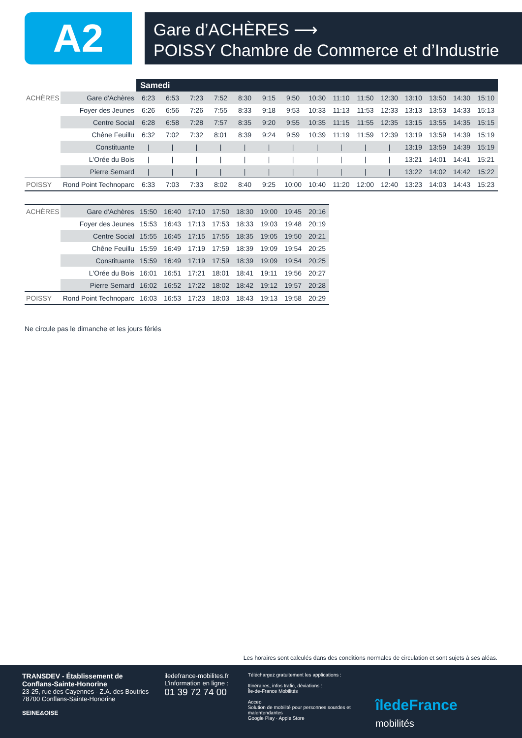A2
Gare d’ACHÈRES ⟶
POISSY Chambre de Commerce et d’Industrie
| | | Samedi | | | | | | | | | | | | | | |
| --- | --- | --- | --- | --- | --- | --- | --- | --- | --- | --- | --- | --- | --- | --- | --- | --- |
| ACHÈRES | Gare d'Achères | 6:23 | 6:53 | 7:23 | 7:52 | 8:30 | 9:15 | 9:50 | 10:30 | 11:10 | 11:50 | 12:30 | 13:10 | 13:50 | 14:30 | 15:10 |
| | Foyer des Jeunes | 6:26 | 6:56 | 7:26 | 7:55 | 8:33 | 9:18 | 9:53 | 10:33 | 11:13 | 11:53 | 12:33 | 13:13 | 13:53 | 14:33 | 15:13 |
| | Centre Social | 6:28 | 6:58 | 7:28 | 7:57 | 8:35 | 9:20 | 9:55 | 10:35 | 11:15 | 11:55 | 12:35 | 13:15 | 13:55 | 14:35 | 15:15 |
| | Chêne Feuillu | 6:32 | 7:02 | 7:32 | 8:01 | 8:39 | 9:24 | 9:59 | 10:39 | 11:19 | 11:59 | 12:39 | 13:19 | 13:59 | 14:39 | 15:19 |
| | Constituante | / | / | / | / | / | / | / | / | / | / | / | 13:19 | 13:59 | 14:39 | 15:19 |
| | L'Orée du Bois | / | / | / | / | / | / | / | / | / | / | / | 13:21 | 14:01 | 14:41 | 15:21 |
| | Pierre Semard | / | / | / | / | / | / | / | / | / | / | / | 13:22 | 14:02 | 14:42 | 15:22 |
| POISSY | Rond Point Technoparc | 6:33 | 7:03 | 7:33 | 8:02 | 8:40 | 9:25 | 10:00 | 10:40 | 11:20 | 12:00 | 12:40 | 13:23 | 14:03 | 14:43 | 15:23 |
| ACHÈRES | Gare d'Achères | 15:50 | 16:40 | 17:10 | 17:50 | 18:30 | 19:00 | 19:45 | 20:16 |
| | Foyer des Jeunes | 15:53 | 16:43 | 17:13 | 17:53 | 18:33 | 19:03 | 19:48 | 20:19 |
| | Centre Social | 15:55 | 16:45 | 17:15 | 17:55 | 18:35 | 19:05 | 19:50 | 20:21 |
| | Chêne Feuillu | 15:59 | 16:49 | 17:19 | 17:59 | 18:39 | 19:09 | 19:54 | 20:25 |
| | Constituante | 15:59 | 16:49 | 17:19 | 17:59 | 18:39 | 19:09 | 19:54 | 20:25 |
| | L'Orée du Bois | 16:01 | 16:51 | 17:21 | 18:01 | 18:41 | 19:11 | 19:56 | 20:27 |
| | Pierre Semard | 16:02 | 16:52 | 17:22 | 18:02 | 18:42 | 19:12 | 19:57 | 20:28 |
| POISSY | Rond Point Technoparc | 16:03 | 16:53 | 17:23 | 18:03 | 18:43 | 19:13 | 19:58 | 20:29 |
Ne circule pas le dimanche et les jours fériés
Les horaires sont calculés dans des conditions normales de circulation et sont sujets à ses aléas.
TRANSDEV - Établissement de Conflans-Sainte-Honorine
23-25, rue des Cayennes - Z.A. des Boutries
78700 Conflans-Sainte-Honorine
SEINE&OISE
iledefrance-mobilites.fr
L’information en ligne :
01 39 72 74 00
Téléchargez gratuitement les applications :
Itinéraires, infos trafic, déviations :
Île-de-France Mobilités
Acceo
Solution de mobilité pour personnes sourdes et malentendantes
Google Play · Apple Store
îledeFrance mobilités